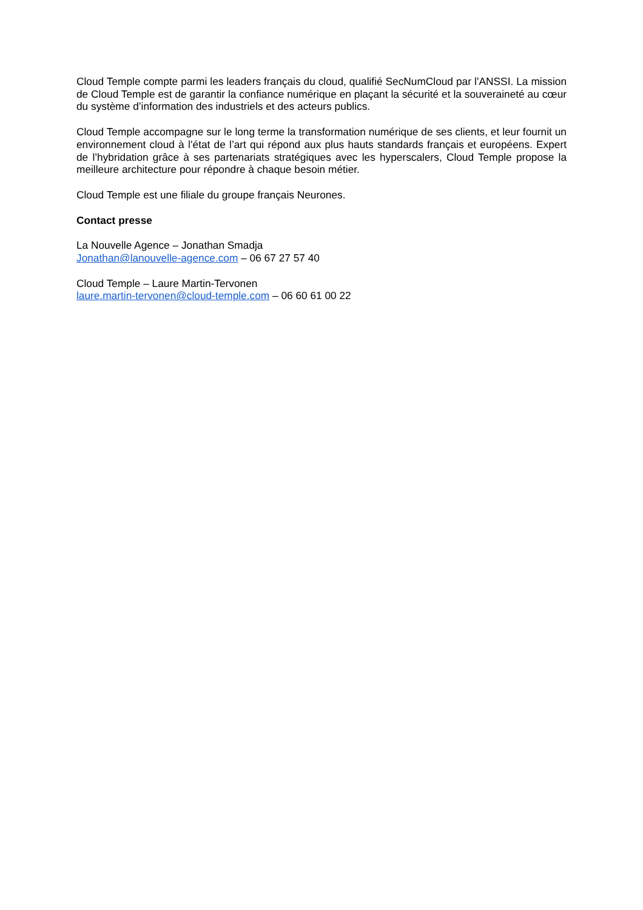Cloud Temple compte parmi les leaders français du cloud, qualifié SecNumCloud par l’ANSSI. La mission de Cloud Temple est de garantir la confiance numérique en plaçant la sécurité et la souveraineté au cœur du système d’information des industriels et des acteurs publics.
Cloud Temple accompagne sur le long terme la transformation numérique de ses clients, et leur fournit un environnement cloud à l’état de l’art qui répond aux plus hauts standards français et européens. Expert de l’hybridation grâce à ses partenariats stratégiques avec les hyperscalers, Cloud Temple propose la meilleure architecture pour répondre à chaque besoin métier.
Cloud Temple est une filiale du groupe français Neurones.
Contact presse
La Nouvelle Agence – Jonathan Smadja
Jonathan@lanouvelle-agence.com – 06 67 27 57 40
Cloud Temple – Laure Martin-Tervonen
laure.martin-tervonen@cloud-temple.com – 06 60 61 00 22